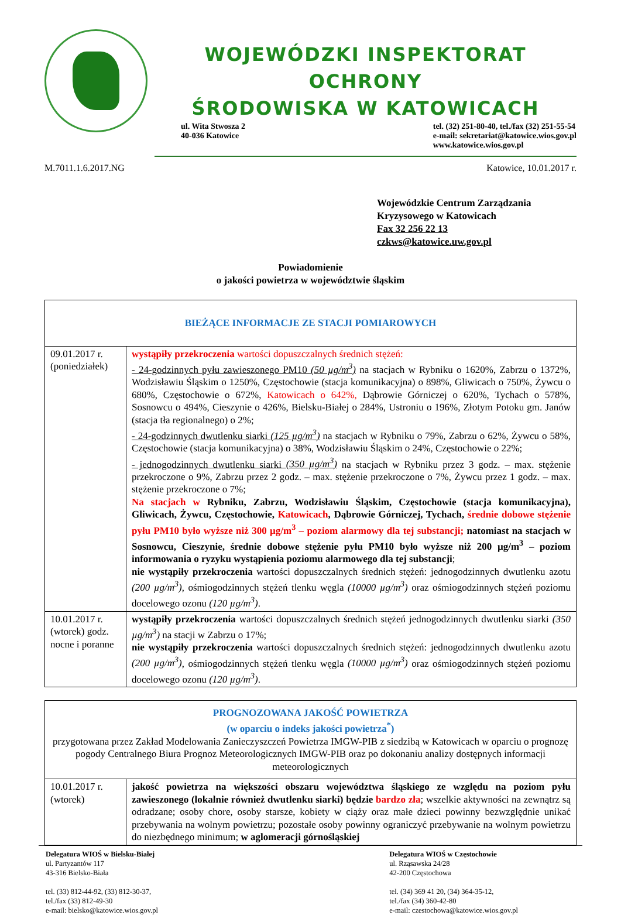WOJEWÓDZKI INSPEKTORAT OCHRONY
ŚRODOWISKA W KATOWICACH
ul. Wita Stwosza 2
40-036 Katowice
tel. (32) 251-80-40, tel./fax (32) 251-55-54
e-mail: sekretariat@katowice.wios.gov.pl
www.katowice.wios.gov.pl
M.7011.1.6.2017.NG Katowice, 10.01.2017 r.
Wojewódzkie Centrum Zarządzania
Kryzysowego w Katowicach
Fax 32 256 22 13
czkws@katowice.uw.gov.pl
Powiadomienie
o jakości powietrza w województwie śląskim
| BIEŻĄCE INFORMACJE ZE STACJI POMIAROWYCH | |
| --- | --- |
| 09.01.2017 r. (poniedziałek) | wystąpiły przekroczenia wartości dopuszczalnych średnich stężeń: - 24-godzinnych pyłu zawieszonego PM10 (50 µg/m<sup>3</sup>) na stacjach w Rybniku o 1620%, Zabrzu o 1372%, Wodzisławiu Śląskim o 1250%, Częstochowie (stacja komunikacyjna) o 898%, Gliwicach o 750%, Żywcu o 680%, Częstochowie o 672%, Katowicach o 642%, Dąbrowie Górniczej o 620%, Tychach o 578%, Sosnowcu o 494%, Cieszynie o 426%, Bielsku-Białej o 284%, Ustroniu o 196%, Złotym Potoku gm. Janów (stacja tła regionalnego) o 2%; - 24-godzinnych dwutlenku siarki (125 µg/m<sup>3</sup>) na stacjach w Rybniku o 79%, Zabrzu o 62%, Żywcu o 58%, Częstochowie (stacja komunikacyjna) o 38%, Wodzisławiu Śląskim o 24%, Częstochowie o 22%; - jednogodzinnych dwutlenku siarki (350 µg/m<sup>3</sup>) na stacjach w Rybniku przez 3 godz. – max. stężenie przekroczone o 9%, Zabrzu przez 2 godz. – max. stężenie przekroczone o 7%, Żywcu przez 1 godz. – max. stężenie przekroczone o 7%; Na stacjach w Rybniku, Zabrzu, Wodzisławiu Śląskim, Częstochowie (stacja komunikacyjna), Gliwicach, Żywcu, Częstochowie, Katowicach , Dąbrowie Górniczej, Tychach, średnie dobowe stężenie pyłu PM10 było wyższe niż 300 µg/m<sup>3</sup> – poziom alarmowy dla tej substancji; natomiast na stacjach w Sosnowcu, Cieszynie, średnie dobowe stężenie pyłu PM10 było wyższe niż 200 µg/m<sup>3</sup> – poziom informowania o ryzyku wystąpienia poziomu alarmowego dla tej substancji ; nie wystąpiły przekroczenia wartości dopuszczalnych średnich stężeń: jednogodzinnych dwutlenku azotu (200 µg/m<sup>3</sup>) , ośmiogodzinnych stężeń tlenku węgla (10000 µg/m<sup>3</sup>) oraz ośmiogodzinnych stężeń poziomu docelowego ozonu (120 µg/m<sup>3</sup>) . |
| 10.01.2017 r. (wtorek) godz. nocne i poranne | wystąpiły przekroczenia wartości dopuszczalnych średnich stężeń jednogodzinnych dwutlenku siarki (350 µg/m<sup>3</sup>) na stacji w Zabrzu o 17%; nie wystąpiły przekroczenia wartości dopuszczalnych średnich stężeń: jednogodzinnych dwutlenku azotu (200 µg/m<sup>3</sup>) , ośmiogodzinnych stężeń tlenku węgla (10000 µg/m<sup>3</sup>) oraz ośmiogodzinnych stężeń poziomu docelowego ozonu (120 µg/m<sup>3</sup>) . |
| PROGNOZOWANA JAKOŚĆ POWIETRZA (w oparciu o indeks jakości powietrza<sup>*</sup>) przygotowana przez Zakład Modelowania Zanieczyszczeń Powietrza IMGW-PIB z siedzibą w Katowicach w oparciu o prognozę pogody Centralnego Biura Prognoz Meteorologicznych IMGW-PIB oraz po dokonaniu analizy dostępnych informacji meteorologicznych | |
| 10.01.2017 r. (wtorek) | jakość powietrza na większości obszaru województwa śląskiego ze względu na poziom pyłu zawieszonego (lokalnie również dwutlenku siarki) będzie bardzo zła ; wszelkie aktywności na zewnątrz są odradzane; osoby chore, osoby starsze, kobiety w ciąży oraz małe dzieci powinny bezwzględnie unikać przebywania na wolnym powietrzu; pozostałe osoby powinny ograniczyć przebywanie na wolnym powietrzu do niezbędnego minimum; w aglomeracji górnośląskiej |
Delegatura WIOŚ w Bielsku-Białej
ul. Partyzantów 117
43-316 Bielsko-Biała
tel. (33) 812-44-92, (33) 812-30-37,
tel./fax (33) 812-49-30
e-mail: bielsko@katowice.wios.gov.pl
Delegatura WIOŚ w Częstochowie
ul. Rząsawska 24/28
42-200 Częstochowa
tel. (34) 369 41 20, (34) 364-35-12,
tel./fax (34) 360-42-80
e-mail: czestochowa@katowice.wios.gov.pl